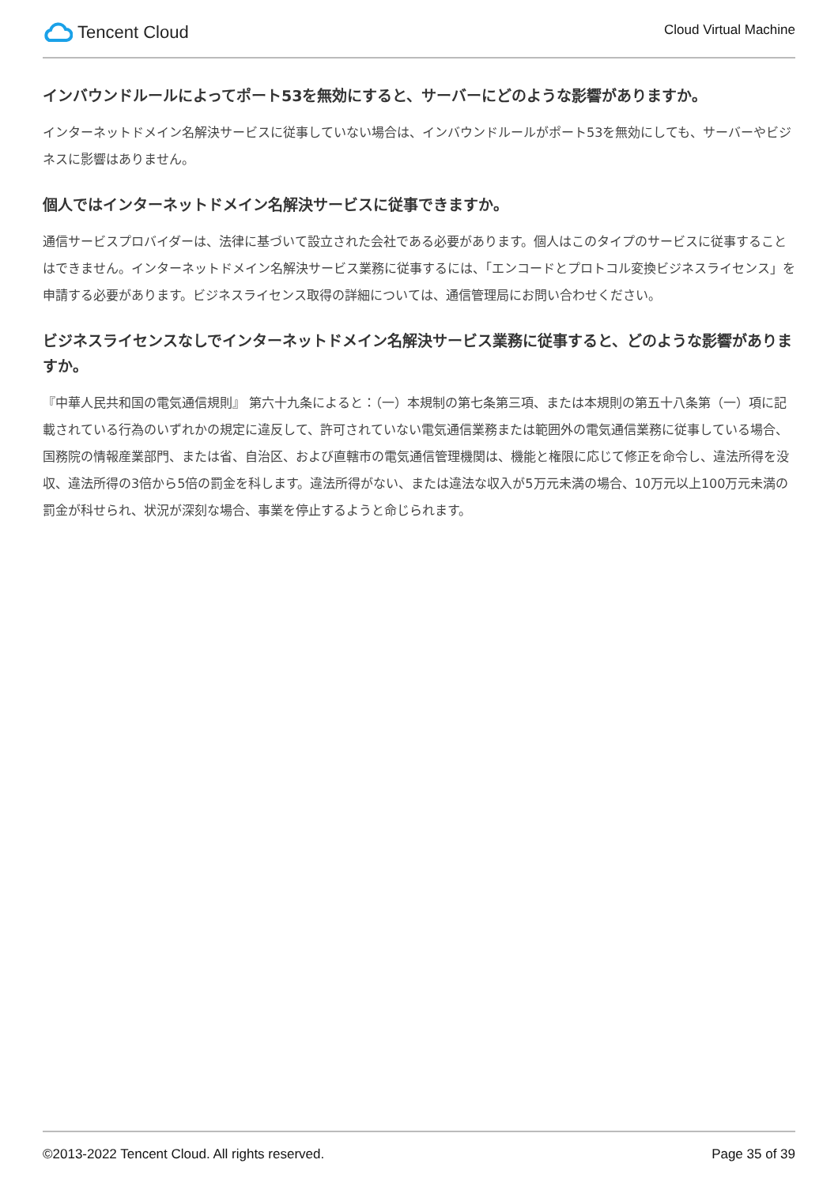Tencent Cloud
Cloud Virtual Machine
インバウンドルールによってポート53を無効にすると、サーバーにどのような影響がありますか。
インターネットドメイン名解決サービスに従事していない場合は、インバウンドルールがポート53を無効にしても、サーバーやビジネスに影響はありません。
個人ではインターネットドメイン名解決サービスに従事できますか。
通信サービスプロバイダーは、法律に基づいて設立された会社である必要があります。個人はこのタイプのサービスに従事することはできません。インターネットドメイン名解決サービス業務に従事するには、「エンコードとプロトコル変換ビジネスライセンス」を申請する必要があります。ビジネスライセンス取得の詳細については、通信管理局にお問い合わせください。
ビジネスライセンスなしでインターネットドメイン名解決サービス業務に従事すると、どのような影響がありますか。
『中華人民共和国の電気通信規則』 第六十九条によると：（一）本規制の第七条第三項、または本規則の第五十八条第（一）項に記載されている行為のいずれかの規定に違反して、許可されていない電気通信業務または範囲外の電気通信業務に従事している場合、国務院の情報産業部門、または省、自治区、および直轄市の電気通信管理機関は、機能と権限に応じて修正を命令し、違法所得を没収、違法所得の3倍から5倍の罰金を科します。違法所得がない、または違法な収入が5万元未満の場合、10万元以上100万元未満の罰金が科せられ、状況が深刻な場合、事業を停止するようと命じられます。
©2013-2022 Tencent Cloud. All rights reserved. Page 35 of 39